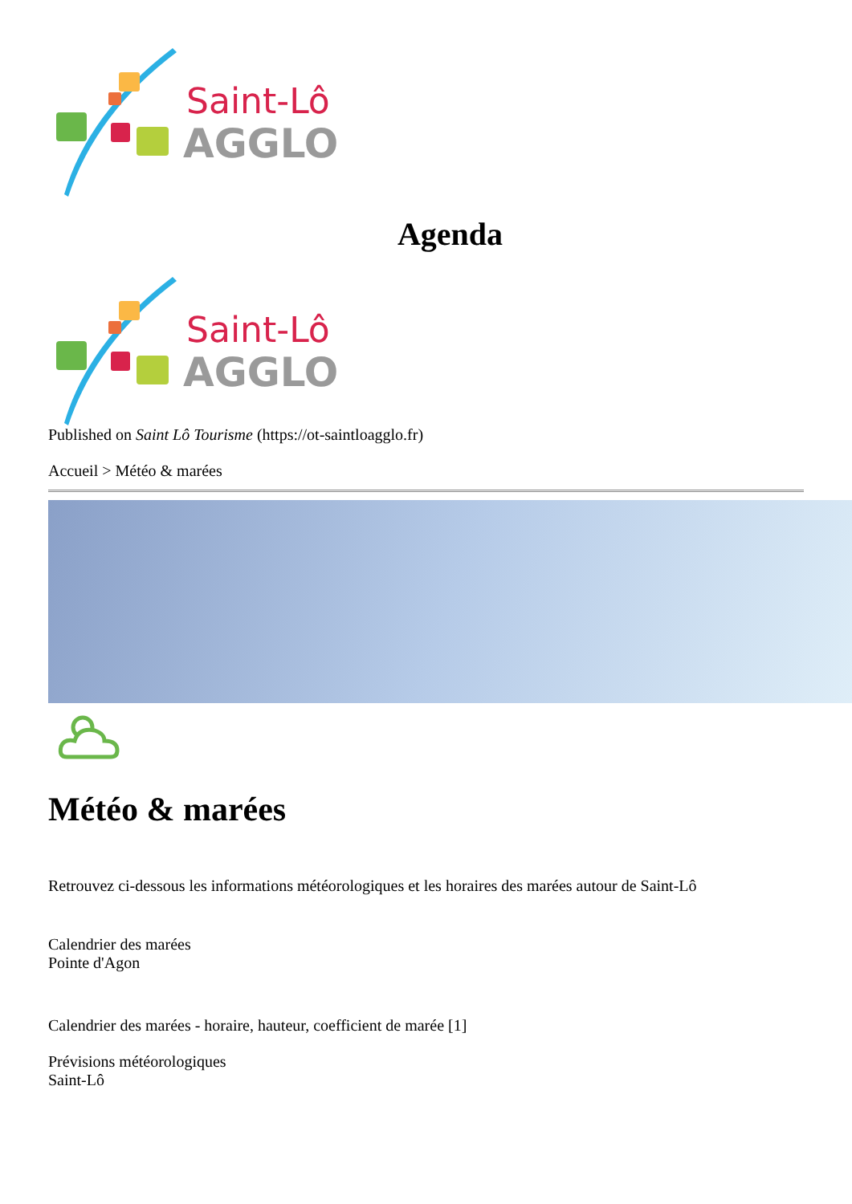Saint-Lô
AGGLO
Agenda
Saint-Lô
AGGLO
Published on Saint Lô Tourisme (https://ot-saintloagglo.fr)
Accueil > Météo & marées
Météo & marées
Retrouvez ci-dessous les informations météorologiques et les horaires des marées autour de Saint-Lô
Calendrier des marées
Pointe d'Agon
Calendrier des marées - horaire, hauteur, coefficient de marée [1]
Prévisions météorologiques
Saint-Lô